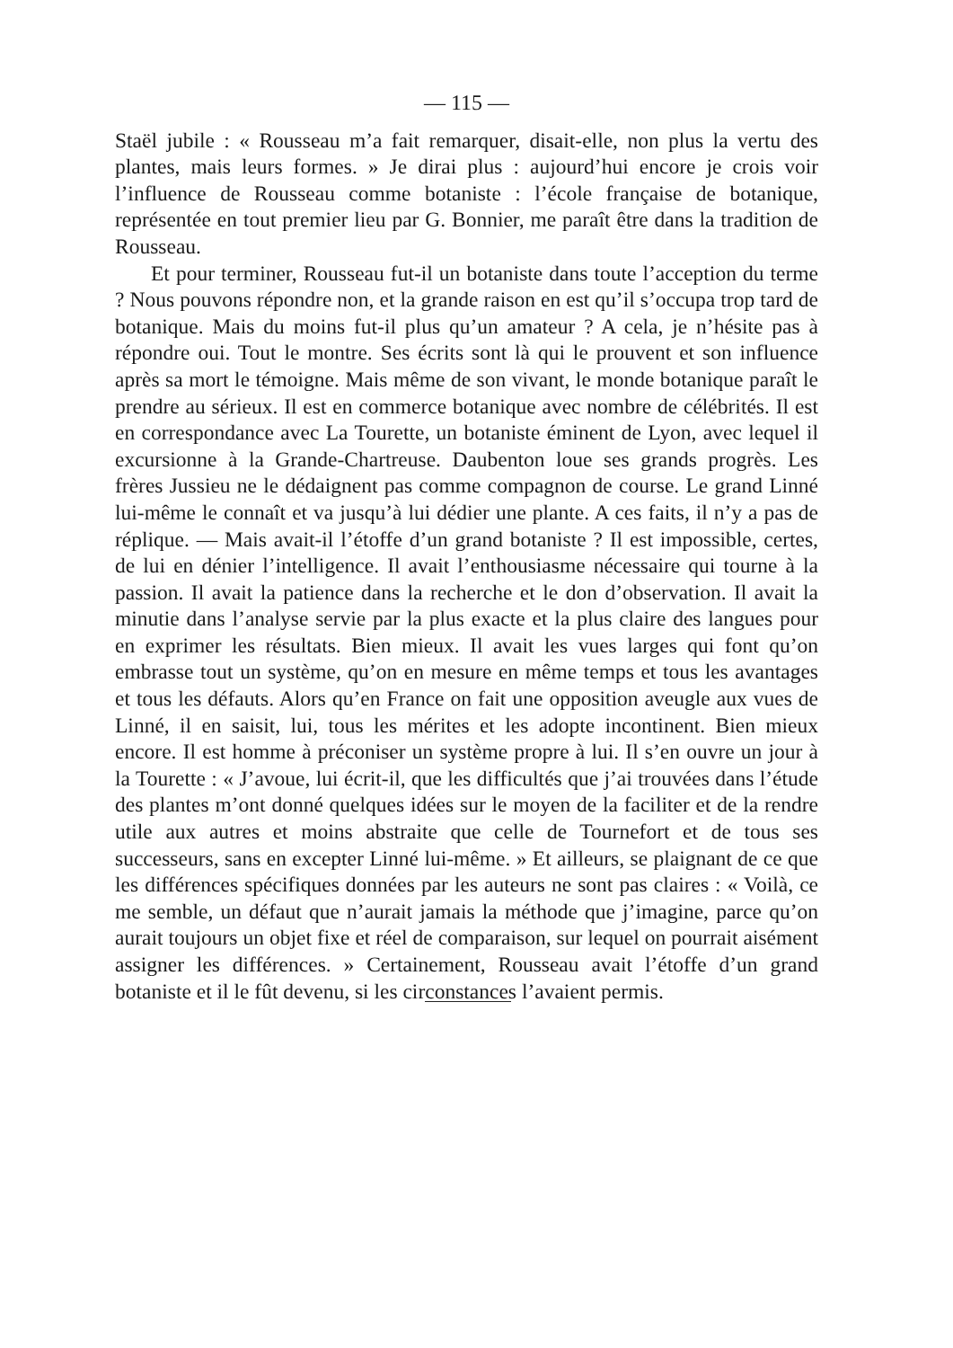— 115 —
Staël jubile : « Rousseau m’a fait remarquer, disait-elle, non plus la vertu des plantes, mais leurs formes. » Je dirai plus : aujourd’hui encore je crois voir l’influence de Rousseau comme botaniste : l’école française de botanique, représentée en tout premier lieu par G. Bonnier, me paraît être dans la tradition de Rousseau.
Et pour terminer, Rousseau fut-il un botaniste dans toute l’acception du terme ? Nous pouvons répondre non, et la grande raison en est qu’il s’occupa trop tard de botanique. Mais du moins fut-il plus qu’un amateur ? A cela, je n’hésite pas à répondre oui. Tout le montre. Ses écrits sont là qui le prouvent et son influence après sa mort le témoigne. Mais même de son vivant, le monde botanique paraît le prendre au sérieux. Il est en commerce botanique avec nombre de célébrités. Il est en correspondance avec La Tourette, un botaniste éminent de Lyon, avec lequel il excursionne à la Grande-Chartreuse. Daubenton loue ses grands progrès. Les frères Jussieu ne le dédaignent pas comme compagnon de course. Le grand Linné lui-même le connaît et va jusqu’à lui dédier une plante. A ces faits, il n’y a pas de réplique. — Mais avait-il l’étoffe d’un grand botaniste ? Il est impossible, certes, de lui en dénier l’intelligence. Il avait l’enthousiasme nécessaire qui tourne à la passion. Il avait la patience dans la recherche et le don d’observation. Il avait la minutie dans l’analyse servie par la plus exacte et la plus claire des langues pour en exprimer les résultats. Bien mieux. Il avait les vues larges qui font qu’on embrasse tout un système, qu’on en mesure en même temps et tous les avantages et tous les défauts. Alors qu’en France on fait une opposition aveugle aux vues de Linné, il en saisit, lui, tous les mérites et les adopte incontinent. Bien mieux encore. Il est homme à préconiser un système propre à lui. Il s’en ouvre un jour à la Tourette : « J’avoue, lui écrit-il, que les difficultés que j’ai trouvées dans l’étude des plantes m’ont donné quelques idées sur le moyen de la faciliter et de la rendre utile aux autres et moins abstraite que celle de Tournefort et de tous ses successeurs, sans en excepter Linné lui-même. » Et ailleurs, se plaignant de ce que les différences spécifiques données par les auteurs ne sont pas claires : « Voilà, ce me semble, un défaut que n’aurait jamais la méthode que j’imagine, parce qu’on aurait toujours un objet fixe et réel de comparaison, sur lequel on pourrait aisément assigner les différences. » Certainement, Rousseau avait l’étoffe d’un grand botaniste et il le fût devenu, si les circonstances l’avaient permis.